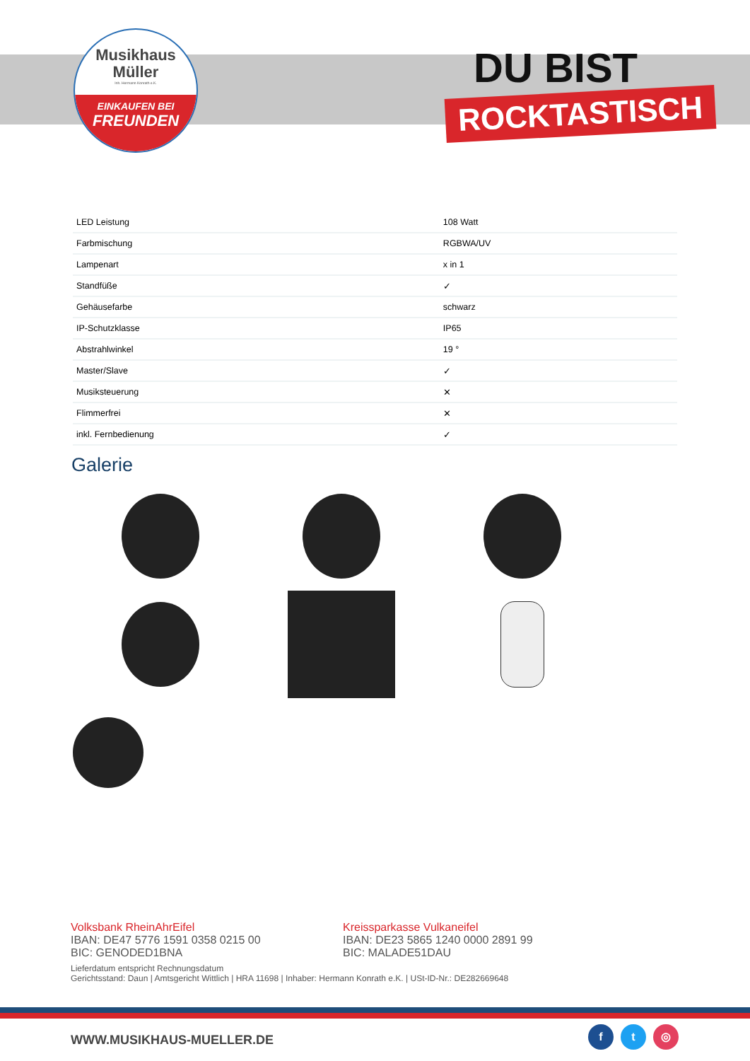Musikhaus
Müller
Inh. Hermann Konrath e.K.
EINKAUFEN BEI
FREUNDEN
DU BIST
ROCKTASTISCH
| LED Leistung | 108 Watt |
| Farbmischung | RGBWA/UV |
| Lampenart | x in 1 |
| Standfüße | ✓ |
| Gehäusefarbe | schwarz |
| IP-Schutzklasse | IP65 |
| Abstrahlwinkel | 19 ° |
| Master/Slave | ✓ |
| Musiksteuerung | ✕ |
| Flimmerfrei | ✕ |
| inkl. Fernbedienung | ✓ |
Galerie
Volksbank RheinAhrEifel
IBAN: DE47 5776 1591 0358 0215 00
BIC: GENODED1BNA
Kreissparkasse Vulkaneifel
IBAN: DE23 5865 1240 0000 2891 99
BIC: MALADE51DAU
Lieferdatum entspricht Rechnungsdatum
Gerichtsstand: Daun | Amtsgericht Wittlich | HRA 11698 | Inhaber: Hermann Konrath e.K. | USt-ID-Nr.: DE282669648
WWW.MUSIKHAUS-MUELLER.DE
f t ◎